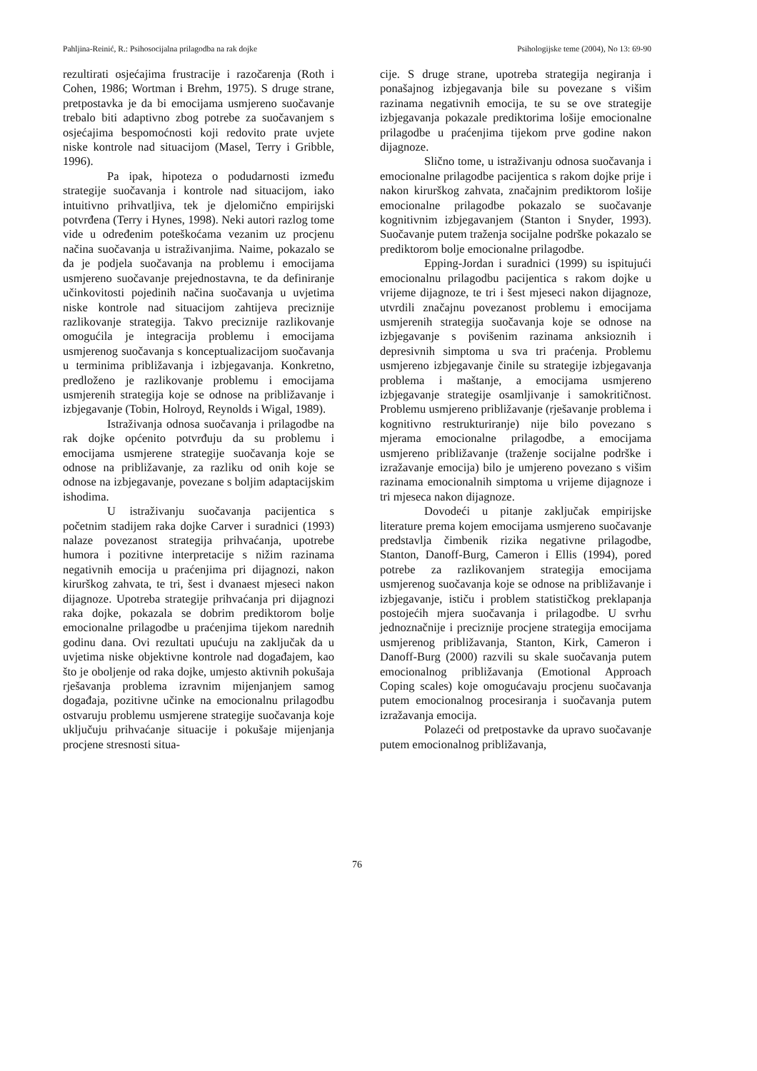Pahljina-Reinić, R.: Psihosocijalna prilagodba na rak dojke Psihologijske teme (2004), No 13: 69-90
rezultirati osjećajima frustracije i razočarenja (Roth i Cohen, 1986; Wortman i Brehm, 1975). S druge strane, pretpostavka je da bi emocijama usmjereno suočavanje trebalo biti adaptivno zbog potrebe za suočavanjem s osjećajima bespomoćnosti koji redovito prate uvjete niske kontrole nad situacijom (Masel, Terry i Gribble, 1996).
Pa ipak, hipoteza o podudarnosti između strategije suočavanja i kontrole nad situacijom, iako intuitivno prihvatljiva, tek je djelomično empirijski potvrđena (Terry i Hynes, 1998). Neki autori razlog tome vide u određenim poteškoćama vezanim uz procjenu načina suočavanja u istraživanjima. Naime, pokazalo se da je podjela suočavanja na problemu i emocijama usmjereno suočavanje prejednostavna, te da definiranje učinkovitosti pojedinih načina suočavanja u uvjetima niske kontrole nad situacijom zahtijeva preciznije razlikovanje strategija. Takvo preciznije razlikovanje omogućila je integracija problemu i emocijama usmjerenog suočavanja s konceptualizacijom suočavanja u terminima približavanja i izbjegavanja. Konkretno, predloženo je razlikovanje problemu i emocijama usmjerenih strategija koje se odnose na približavanje i izbjegavanje (Tobin, Holroyd, Reynolds i Wigal, 1989).
Istraživanja odnosa suočavanja i prilagodbe na rak dojke općenito potvrđuju da su problemu i emocijama usmjerene strategije suočavanja koje se odnose na približavanje, za razliku od onih koje se odnose na izbjegavanje, povezane s boljim adaptacijskim ishodima.
U istraživanju suočavanja pacijentica s početnim stadijem raka dojke Carver i suradnici (1993) nalaze povezanost strategija prihvaćanja, upotrebe humora i pozitivne interpretacije s nižim razinama negativnih emocija u praćenjima pri dijagnozi, nakon kirurškog zahvata, te tri, šest i dvanaest mjeseci nakon dijagnoze. Upotreba strategije prihvaćanja pri dijagnozi raka dojke, pokazala se dobrim prediktorom bolje emocionalne prilagodbe u praćenjima tijekom narednih godinu dana. Ovi rezultati upućuju na zaključak da u uvjetima niske objektivne kontrole nad događajem, kao što je oboljenje od raka dojke, umjesto aktivnih pokušaja rješavanja problema izravnim mijenjanjem samog događaja, pozitivne učinke na emocionalnu prilagodbu ostvaruju problemu usmjerene strategije suočavanja koje uključuju prihvaćanje situacije i pokušaje mijenjanja procjene stresnosti situa-
cije. S druge strane, upotreba strategija negiranja i ponašajnog izbjegavanja bile su povezane s višim razinama negativnih emocija, te su se ove strategije izbjegavanja pokazale prediktorima lošije emocionalne prilagodbe u praćenjima tijekom prve godine nakon dijagnoze.
Slično tome, u istraživanju odnosa suočavanja i emocionalne prilagodbe pacijentica s rakom dojke prije i nakon kirurškog zahvata, značajnim prediktorom lošije emocionalne prilagodbe pokazalo se suočavanje kognitivnim izbjegavanjem (Stanton i Snyder, 1993). Suočavanje putem traženja socijalne podrške pokazalo se prediktorom bolje emocionalne prilagodbe.
Epping-Jordan i suradnici (1999) su ispitujući emocionalnu prilagodbu pacijentica s rakom dojke u vrijeme dijagnoze, te tri i šest mjeseci nakon dijagnoze, utvrdili značajnu povezanost problemu i emocijama usmjerenih strategija suočavanja koje se odnose na izbjegavanje s povišenim razinama anksioznih i depresivnih simptoma u sva tri praćenja. Problemu usmjereno izbjegavanje činile su strategije izbjegavanja problema i maštanje, a emocijama usmjereno izbjegavanje strategije osamljivanje i samokritičnost. Problemu usmjereno približavanje (rješavanje problema i kognitivno restrukturiranje) nije bilo povezano s mjerama emocionalne prilagodbe, a emocijama usmjereno približavanje (traženje socijalne podrške i izražavanje emocija) bilo je umjereno povezano s višim razinama emocionalnih simptoma u vrijeme dijagnoze i tri mjeseca nakon dijagnoze.
Dovodeći u pitanje zaključak empirijske literature prema kojem emocijama usmjereno suočavanje predstavlja čimbenik rizika negativne prilagodbe, Stanton, Danoff-Burg, Cameron i Ellis (1994), pored potrebe za razlikovanjem strategija emocijama usmjerenog suočavanja koje se odnose na približavanje i izbjegavanje, ističu i problem statističkog preklapanja postojećih mjera suočavanja i prilagodbe. U svrhu jednoznačnije i preciznije procjene strategija emocijama usmjerenog približavanja, Stanton, Kirk, Cameron i Danoff-Burg (2000) razvili su skale suočavanja putem emocionalnog približavanja (Emotional Approach Coping scales) koje omogućavaju procjenu suočavanja putem emocionalnog procesiranja i suočavanja putem izražavanja emocija.
Polazeći od pretpostavke da upravo suočavanje putem emocionalnog približavanja,
76